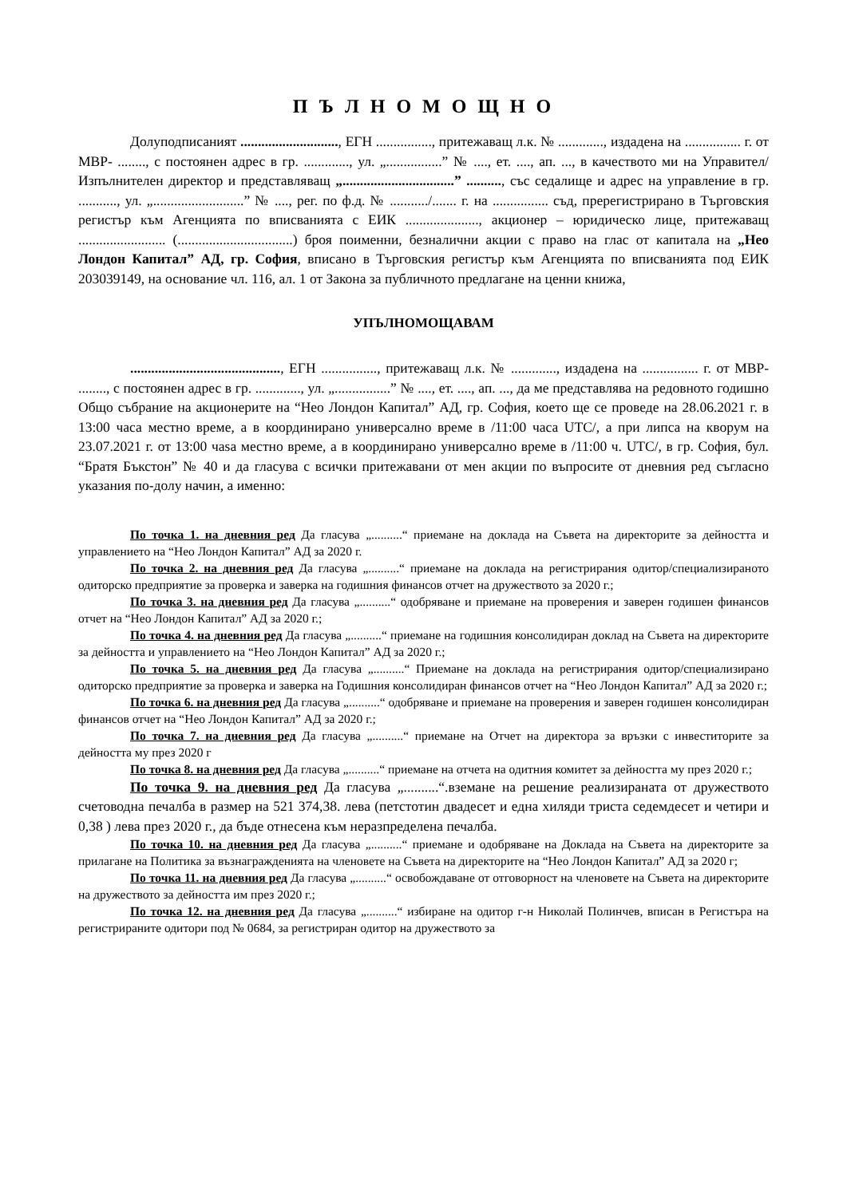П Ъ Л Н О М О Щ Н О
Долуподписаният ............................, ЕГН ................, притежаващ л.к. № ............., издадена на ................ г. от МВР- ........, с постоянен адрес в гр. ............., ул. „................” № ...., ет. ...., ап. ..., в качеството ми на Управител/ Изпълнителен директор и представляващ „................................” .........., със седалище и адрес на управление в гр. ..........., ул. „..........................” № ...., рег. по ф.д. № .........../....... г. на ................ съд, пререгистрирано в Търговския регистър към Агенцията по вписванията с ЕИК ....................., акционер – юридическо лице, притежаващ ......................... (.................................) броя поименни, безналични акции с право на глас от капитала на „Нео Лондон Капитал” АД, гр. София, вписано в Търговския регистър към Агенцията по вписванията под ЕИК 203039149, на основание чл. 116, ал. 1 от Закона за публичното предлагане на ценни книжа,
УПЪЛНОМОЩАВАМ
..........................................., ЕГН ................, притежаващ л.к. № ............., издадена на ................ г. от МВР- ........, с постоянен адрес в гр. ............., ул. „................” № ...., ет. ...., ап. ..., да ме представлява на редовното годишно Общо събрание на акционерите на “Нео Лондон Капитал” АД, гр. София, което ще се проведе на 28.06.2021 г. в 13:00 часа местно време, а в координирано универсално време в /11:00 часа UTC/, а при липса на кворум на 23.07.2021 г. от 13:00 чаsа местно време, а в координирано универсално време в /11:00 ч. UTC/, в гр. София, бул. “Братя Бъкстон” № 40 и да гласува с всички притежавани от мен акции по въпросите от дневния ред съгласно указания по-долу начин, а именно:
По точка 1. на дневния ред Да гласува „..........“ приемане на доклада на Съвета на директорите за дейността и управлението на “Нео Лондон Капитал” АД за 2020 г.
По точка 2. на дневния ред Да гласува „..........“ приемане на доклада на регистрирания одитор/специализираното одиторско предприятие за проверка и заверка на годишния финансов отчет на дружеството за 2020 г.;
По точка 3. на дневния ред Да гласува „..........“ одобряване и приемане на проверения и заверен годишен финансов отчет на “Нео Лондон Капитал” АД за 2020 г.;
По точка 4. на дневния ред Да гласува „..........“ приемане на годишния консолидиран доклад на Съвета на директорите за дейността и управлението на “Нео Лондон Капитал” АД за 2020 г.;
По точка 5. на дневния ред Да гласува „..........“ Приемане на доклада на регистрирания одитор/специализирано одиторско предприятие за проверка и заверка на Годишния консолидиран финансов отчет на “Нео Лондон Капитал” АД за 2020 г.;
По точка 6. на дневния ред Да гласува „..........“ одобряване и приемане на проверения и заверен годишен консолидиран финансов отчет на “Нео Лондон Капитал” АД за 2020 г.;
По точка 7. на дневния ред Да гласува „..........“ приемане на Отчет на директора за връзки с инвеститорите за дейността му през 2020 г
По точка 8. на дневния ред Да гласува „..........“ приемане на отчета на одитния комитет за дейността му през 2020 г.;
По точка 9. на дневния ред Да гласува „..........“.вземане на решение реализираната от дружеството счетоводна печалба в размер на 521 374,38. лева (петстотин двадесет и една хиляди триста седемдесет и четири и 0,38 ) лева през 2020 г., да бъде отнесена към неразпределена печалба.
По точка 10. на дневния ред Да гласува „..........“ приемане и одобряване на Доклада на Съвета на директорите за прилагане на Политика за възнагражденията на членовете на Съвета на директорите на “Нео Лондон Капитал” АД за 2020 г;
По точка 11. на дневния ред Да гласува „..........“ освобождаване от отговорност на членовете на Съвета на директорите на дружеството за дейността им през 2020 г.;
По точка 12. на дневния ред Да гласува „..........“ избиране на одитор г-н Николай Полинчев, вписан в Регистъра на регистрираните одитори под № 0684, за регистриран одитор на дружеството за